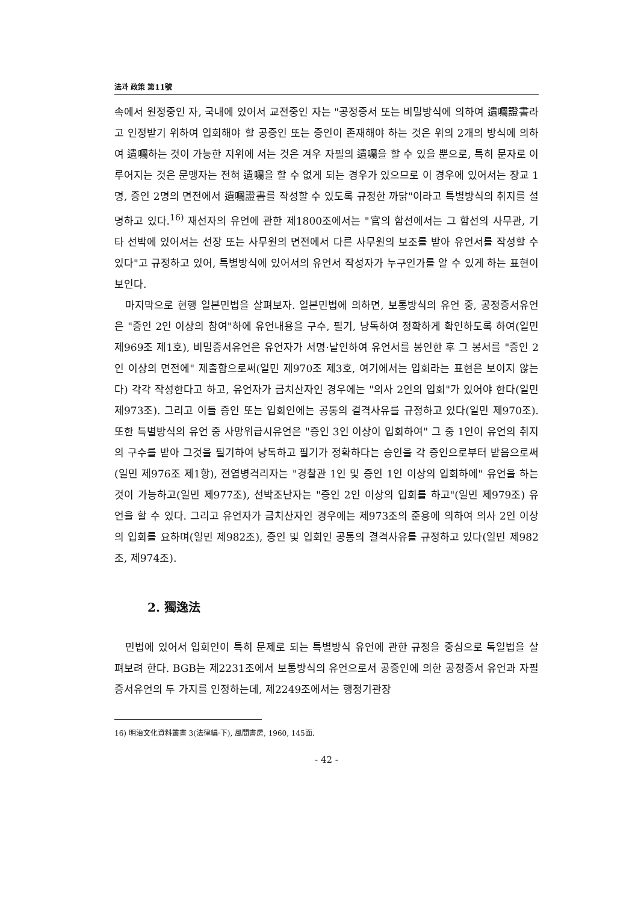法과 政策 第11號
속에서 원정중인 자, 국내에 있어서 교전중인 자는 "공정증서 또는 비밀방식에 의하여 遺囑證書라고 인정받기 위하여 입회해야 할 공증인 또는 증인이 존재해야 하는 것은 위의 2개의 방식에 의하여 遺囑하는 것이 가능한 지위에 서는 것은 겨우 자필의 遺囑을 할 수 있을 뿐으로, 특히 문자로 이루어지는 것은 문맹자는 전혀 遺囑을 할 수 없게 되는 경우가 있으므로 이 경우에 있어서는 장교 1명, 증인 2명의 면전에서 遺囑證書를 작성할 수 있도록 규정한 까닭"이라고 특별방식의 취지를 설명하고 있다.<sup>16)</sup> 재선자의 유언에 관한 제1800조에서는 "官의 함선에서는 그 함선의 사무관, 기타 선박에 있어서는 선장 또는 사무원의 면전에서 다른 사무원의 보조를 받아 유언서를 작성할 수 있다"고 규정하고 있어, 특별방식에 있어서의 유언서 작성자가 누구인가를 알 수 있게 하는 표현이 보인다.
마지막으로 현행 일본민법을 살펴보자. 일본민법에 의하면, 보통방식의 유언 중, 공정증서유언은 "증인 2인 이상의 참여"하에 유언내용을 구수, 필기, 낭독하여 정확하게 확인하도록 하여(일민 제969조 제1호), 비밀증서유언은 유언자가 서명·날인하여 유언서를 봉인한 후 그 봉서를 "증인 2인 이상의 면전에" 제출함으로써(일민 제970조 제3호, 여기에서는 입회라는 표현은 보이지 않는다) 각각 작성한다고 하고, 유언자가 금치산자인 경우에는 "의사 2인의 입회"가 있어야 한다(일민 제973조). 그리고 이들 증인 또는 입회인에는 공통의 결격사유를 규정하고 있다(일민 제970조). 또한 특별방식의 유언 중 사망위급시유언은 "증인 3인 이상이 입회하여" 그 중 1인이 유언의 취지의 구수를 받아 그것을 필기하여 낭독하고 필기가 정확하다는 승인을 각 증인으로부터 받음으로써(일민 제976조 제1항), 전염병격리자는 "경찰관 1인 및 증인 1인 이상의 입회하에" 유언을 하는 것이 가능하고(일민 제977조), 선박조난자는 "증인 2인 이상의 입회를 하고"(일민 제979조) 유언을 할 수 있다. 그리고 유언자가 금치산자인 경우에는 제973조의 준용에 의하여 의사 2인 이상의 입회를 요하며(일민 제982조), 증인 및 입회인 공통의 결격사유를 규정하고 있다(일민 제982조, 제974조).
2. 獨逸法
민법에 있어서 입회인이 특히 문제로 되는 특별방식 유언에 관한 규정을 중심으로 독일법을 살펴보려 한다. BGB는 제2231조에서 보통방식의 유언으로서 공증인에 의한 공정증서 유언과 자필증서유언의 두 가지를 인정하는데, 제2249조에서는 행정기관장
16) 明治文化資料叢書 3(法律編·下), 風間書房, 1960, 145面.
- 42 -